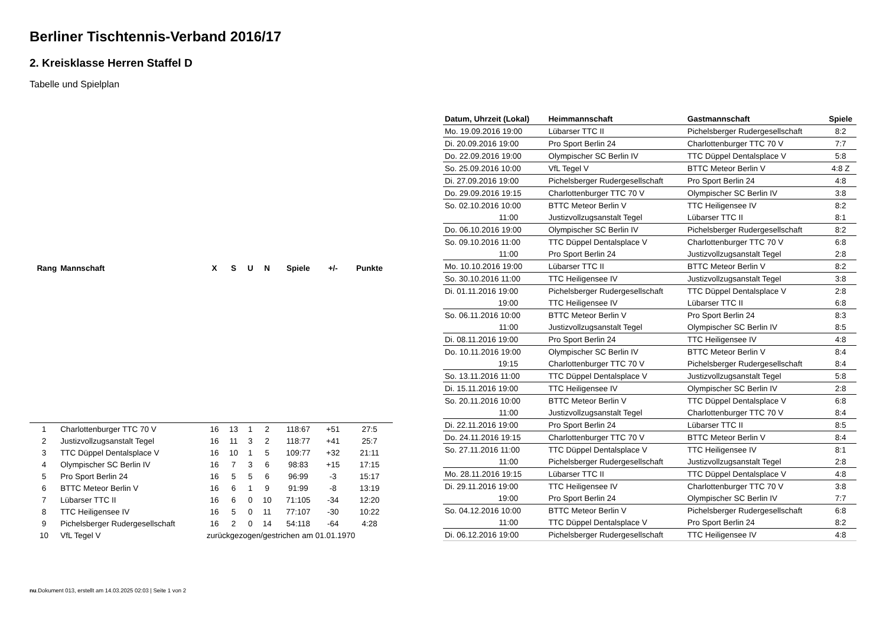Berliner Tischtennis-Verband 2016/17
2. Kreisklasse Herren Staffel D
Tabelle und Spielplan
| Rang | Mannschaft | X | S | U | N | Spiele | +/- | Punkte |
| --- | --- | --- | --- | --- | --- | --- | --- | --- |
| 1 | Charlottenburger TTC 70 V | 16 | 13 | 1 | 2 | 118:67 | +51 | 27:5 |
| 2 | Justizvollzugsanstalt Tegel | 16 | 11 | 3 | 2 | 118:77 | +41 | 25:7 |
| 3 | TTC Düppel Dentalsplace V | 16 | 10 | 1 | 5 | 109:77 | +32 | 21:11 |
| 4 | Olympischer SC Berlin IV | 16 | 7 | 3 | 6 | 98:83 | +15 | 17:15 |
| 5 | Pro Sport Berlin 24 | 16 | 5 | 5 | 6 | 96:99 | -3 | 15:17 |
| 6 | BTTC Meteor Berlin V | 16 | 6 | 1 | 9 | 91:99 | -8 | 13:19 |
| 7 | Lübarser TTC II | 16 | 6 | 0 | 10 | 71:105 | -34 | 12:20 |
| 8 | TTC Heiligensee IV | 16 | 5 | 0 | 11 | 77:107 | -30 | 10:22 |
| 9 | Pichelsberger Rudergesellschaft | 16 | 2 | 0 | 14 | 54:118 | -64 | 4:28 |
| 10 | VfL Tegel V | zurückgezogen/gestrichen am 01.01.1970 | | | | | | |
| Datum, Uhrzeit (Lokal) | Heimmannschaft | Gastmannschaft | Spiele |
| --- | --- | --- | --- |
| Mo. 19.09.2016 19:00 | Lübarser TTC II | Pichelsberger Rudergesellschaft | 8:2 |
| Di. 20.09.2016 19:00 | Pro Sport Berlin 24 | Charlottenburger TTC 70 V | 7:7 |
| Do. 22.09.2016 19:00 | Olympischer SC Berlin IV | TTC Düppel Dentalsplace V | 5:8 |
| So. 25.09.2016 10:00 | VfL Tegel V | BTTC Meteor Berlin V | 4:8 Z |
| Di. 27.09.2016 19:00 | Pichelsberger Rudergesellschaft | Pro Sport Berlin 24 | 4:8 |
| Do. 29.09.2016 19:15 | Charlottenburger TTC 70 V | Olympischer SC Berlin IV | 3:8 |
| So. 02.10.2016 10:00 | BTTC Meteor Berlin V | TTC Heiligensee IV | 8:2 |
| 11:00 | Justizvollzugsanstalt Tegel | Lübarser TTC II | 8:1 |
| Do. 06.10.2016 19:00 | Olympischer SC Berlin IV | Pichelsberger Rudergesellschaft | 8:2 |
| So. 09.10.2016 11:00 | TTC Düppel Dentalsplace V | Charlottenburger TTC 70 V | 6:8 |
| 11:00 | Pro Sport Berlin 24 | Justizvollzugsanstalt Tegel | 2:8 |
| Mo. 10.10.2016 19:00 | Lübarser TTC II | BTTC Meteor Berlin V | 8:2 |
| So. 30.10.2016 11:00 | TTC Heiligensee IV | Justizvollzugsanstalt Tegel | 3:8 |
| Di. 01.11.2016 19:00 | Pichelsberger Rudergesellschaft | TTC Düppel Dentalsplace V | 2:8 |
| 19:00 | TTC Heiligensee IV | Lübarser TTC II | 6:8 |
| So. 06.11.2016 10:00 | BTTC Meteor Berlin V | Pro Sport Berlin 24 | 8:3 |
| 11:00 | Justizvollzugsanstalt Tegel | Olympischer SC Berlin IV | 8:5 |
| Di. 08.11.2016 19:00 | Pro Sport Berlin 24 | TTC Heiligensee IV | 4:8 |
| Do. 10.11.2016 19:00 | Olympischer SC Berlin IV | BTTC Meteor Berlin V | 8:4 |
| 19:15 | Charlottenburger TTC 70 V | Pichelsberger Rudergesellschaft | 8:4 |
| So. 13.11.2016 11:00 | TTC Düppel Dentalsplace V | Justizvollzugsanstalt Tegel | 5:8 |
| Di. 15.11.2016 19:00 | TTC Heiligensee IV | Olympischer SC Berlin IV | 2:8 |
| So. 20.11.2016 10:00 | BTTC Meteor Berlin V | TTC Düppel Dentalsplace V | 6:8 |
| 11:00 | Justizvollzugsanstalt Tegel | Charlottenburger TTC 70 V | 8:4 |
| Di. 22.11.2016 19:00 | Pro Sport Berlin 24 | Lübarser TTC II | 8:5 |
| Do. 24.11.2016 19:15 | Charlottenburger TTC 70 V | BTTC Meteor Berlin V | 8:4 |
| So. 27.11.2016 11:00 | TTC Düppel Dentalsplace V | TTC Heiligensee IV | 8:1 |
| 11:00 | Pichelsberger Rudergesellschaft | Justizvollzugsanstalt Tegel | 2:8 |
| Mo. 28.11.2016 19:15 | Lübarser TTC II | TTC Düppel Dentalsplace V | 4:8 |
| Di. 29.11.2016 19:00 | TTC Heiligensee IV | Charlottenburger TTC 70 V | 3:8 |
| 19:00 | Pro Sport Berlin 24 | Olympischer SC Berlin IV | 7:7 |
| So. 04.12.2016 10:00 | BTTC Meteor Berlin V | Pichelsberger Rudergesellschaft | 6:8 |
| 11:00 | TTC Düppel Dentalsplace V | Pro Sport Berlin 24 | 8:2 |
| Di. 06.12.2016 19:00 | Pichelsberger Rudergesellschaft | TTC Heiligensee IV | 4:8 |
nu.Dokument 013, erstellt am 14.03.2025 02:03 | Seite 1 von 2